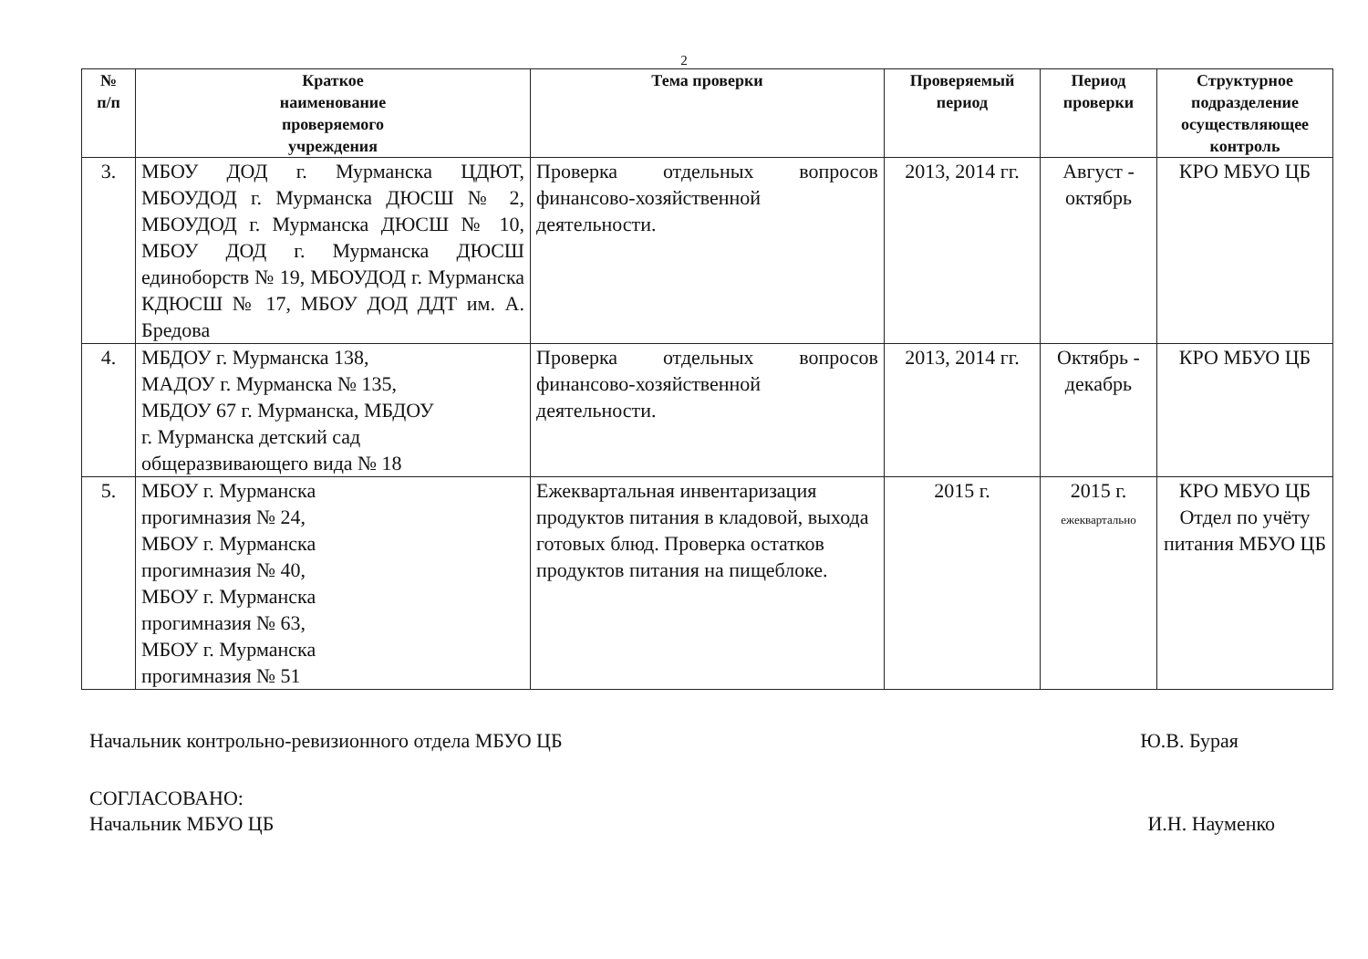2
| № п/п | Краткое наименование проверяемого учреждения | Тема проверки | Проверяемый период | Период проверки | Структурное подразделение осуществляющее контроль |
| --- | --- | --- | --- | --- | --- |
| 3. | МБОУ ДОД г. Мурманска ЦДЮТ, МБОУДОД г. Мурманска ДЮСШ № 2, МБОУДОД г. Мурманска ДЮСШ № 10, МБОУ ДОД г. Мурманска ДЮСШ единоборств № 19, МБОУДОД г. Мурманска КДЮСШ № 17, МБОУ ДОД ДДТ им. А. Бредова | Проверка отдельных вопросов финансово-хозяйственной деятельности. | 2013, 2014 гг. | Август - октябрь | КРО МБУО ЦБ |
| 4. | МБДОУ г. Мурманска 138, МАДОУ г. Мурманска № 135, МБДОУ 67 г. Мурманска, МБДОУ г. Мурманска детский сад общеразвивающего вида № 18 | Проверка отдельных вопросов финансово-хозяйственной деятельности. | 2013, 2014 гг. | Октябрь - декабрь | КРО МБУО ЦБ |
| 5. | МБОУ г. Мурманска прогимназия № 24, МБОУ г. Мурманска прогимназия № 40, МБОУ г. Мурманска прогимназия № 63, МБОУ г. Мурманска прогимназия № 51 | Ежеквартальная инвентаризация продуктов питания в кладовой, выхода готовых блюд. Проверка остатков продуктов питания на пищеблоке. | 2015 г. | 2015 г. ежеквартально | КРО МБУО ЦБ Отдел по учёту питания МБУО ЦБ |
Начальник контрольно-ревизионного отдела МБУО ЦБ Ю.В. Бурая
СОГЛАСОВАНО:
Начальник МБУО ЦБ И.Н. Науменко